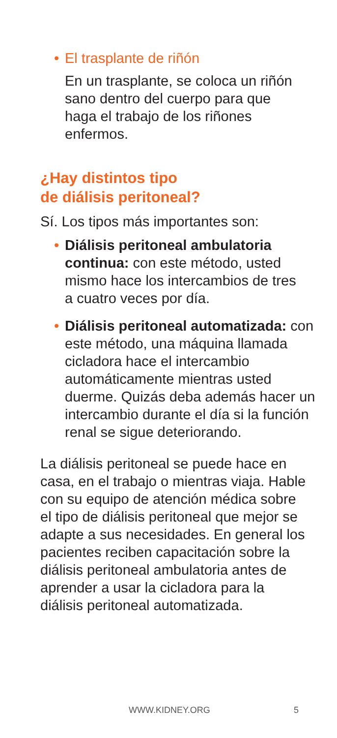• El trasplante de riñón
En un trasplante, se coloca un riñón sano dentro del cuerpo para que haga el trabajo de los riñones enfermos.
¿Hay distintos tipo
de diálisis peritoneal?
Sí. Los tipos más importantes son:
• Diálisis peritoneal ambulatoria continua: con este método, usted mismo hace los intercambios de tres a cuatro veces por día.
• Diálisis peritoneal automatizada: con este método, una máquina llamada cicladora hace el intercambio automáticamente mientras usted duerme. Quizás deba además hacer un intercambio durante el día si la función renal se sigue deteriorando.
La diálisis peritoneal se puede hace en casa, en el trabajo o mientras viaja. Hable con su equipo de atención médica sobre el tipo de diálisis peritoneal que mejor se adapte a sus necesidades. En general los pacientes reciben capacitación sobre la diálisis peritoneal ambulatoria antes de aprender a usar la cicladora para la diálisis peritoneal automatizada.
WWW.KIDNEY.ORG 5